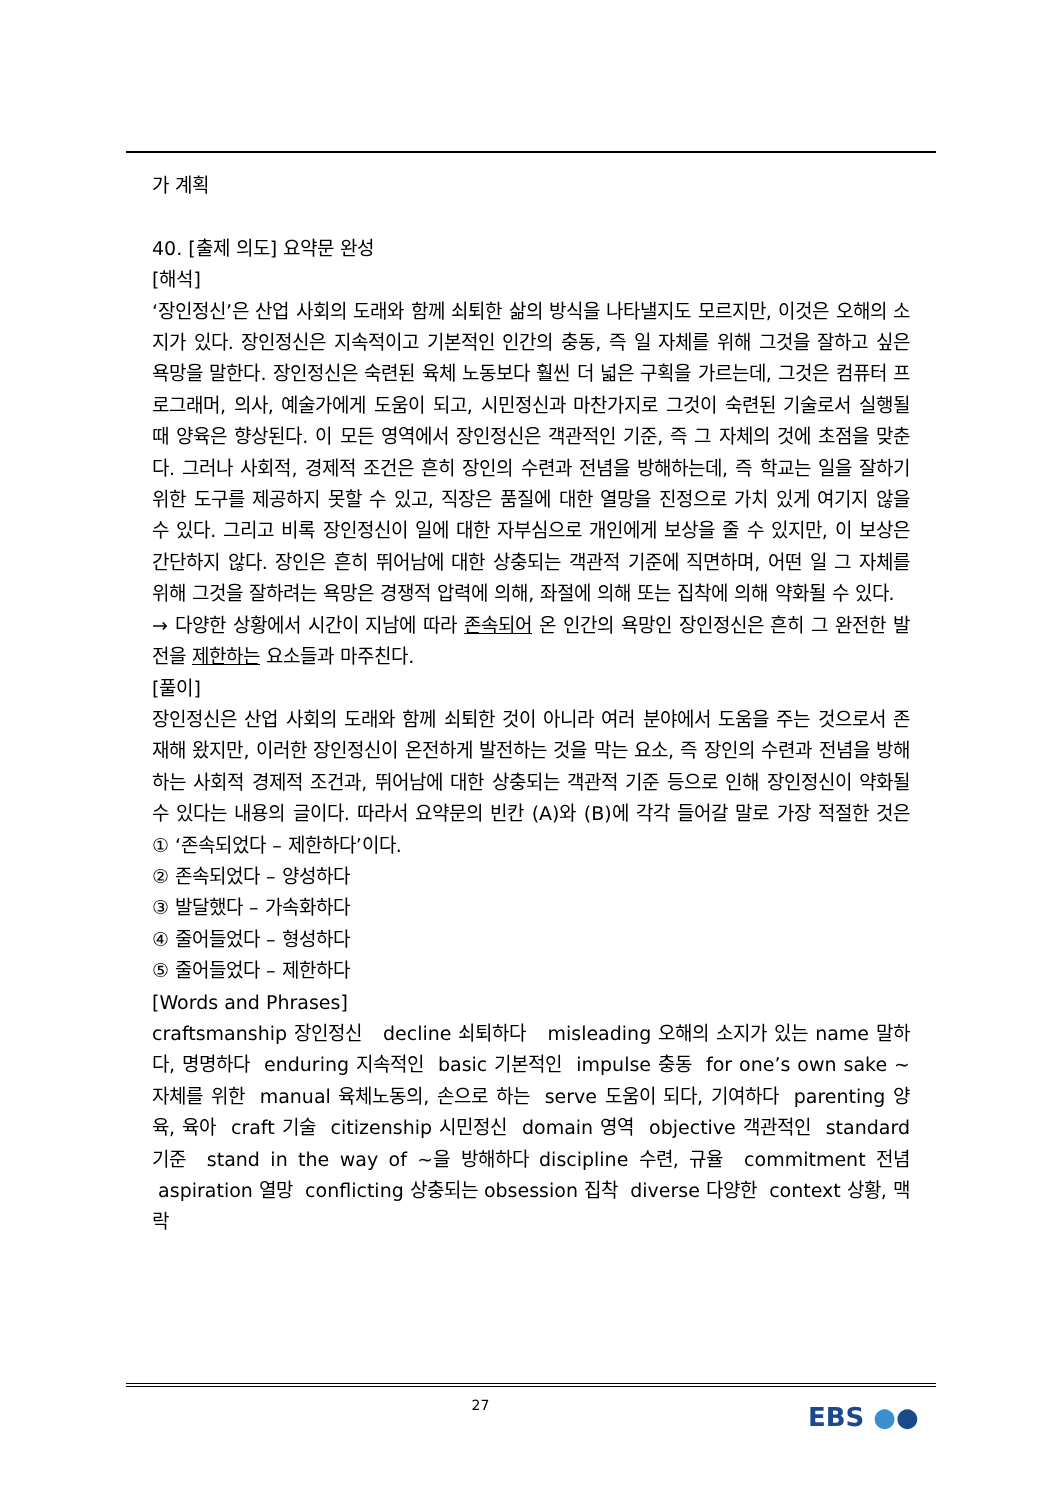가 계획
40. [출제 의도] 요약문 완성
[해석]
‘장인정신’은 산업 사회의 도래와 함께 쇠퇴한 삶의 방식을 나타낼지도 모르지만, 이것은 오해의 소지가 있다. 장인정신은 지속적이고 기본적인 인간의 충동, 즉 일 자체를 위해 그것을 잘하고 싶은 욕망을 말한다. 장인정신은 숙련된 육체 노동보다 훨씬 더 넓은 구획을 가르는데, 그것은 컴퓨터 프로그래머, 의사, 예술가에게 도움이 되고, 시민정신과 마찬가지로 그것이 숙련된 기술로서 실행될 때 양육은 향상된다. 이 모든 영역에서 장인정신은 객관적인 기준, 즉 그 자체의 것에 초점을 맞춘다. 그러나 사회적, 경제적 조건은 흔히 장인의 수련과 전념을 방해하는데, 즉 학교는 일을 잘하기 위한 도구를 제공하지 못할 수 있고, 직장은 품질에 대한 열망을 진정으로 가치 있게 여기지 않을 수 있다. 그리고 비록 장인정신이 일에 대한 자부심으로 개인에게 보상을 줄 수 있지만, 이 보상은 간단하지 않다. 장인은 흔히 뛰어남에 대한 상충되는 객관적 기준에 직면하며, 어떤 일 그 자체를 위해 그것을 잘하려는 욕망은 경쟁적 압력에 의해, 좌절에 의해 또는 집착에 의해 약화될 수 있다.
→ 다양한 상황에서 시간이 지남에 따라 존속되어 온 인간의 욕망인 장인정신은 흔히 그 완전한 발전을 제한하는 요소들과 마주친다.
[풀이]
장인정신은 산업 사회의 도래와 함께 쇠퇴한 것이 아니라 여러 분야에서 도움을 주는 것으로서 존재해 왔지만, 이러한 장인정신이 온전하게 발전하는 것을 막는 요소, 즉 장인의 수련과 전념을 방해하는 사회적 경제적 조건과, 뛰어남에 대한 상충되는 객관적 기준 등으로 인해 장인정신이 약화될 수 있다는 내용의 글이다. 따라서 요약문의 빈칸 (A)와 (B)에 각각 들어갈 말로 가장 적절한 것은 ① ‘존속되었다 – 제한하다’이다.
② 존속되었다 – 양성하다
③ 발달했다 – 가속화하다
④ 줄어들었다 – 형성하다
⑤ 줄어들었다 – 제한하다
[Words and Phrases]
craftsmanship 장인정신 decline 쇠퇴하다 misleading 오해의 소지가 있는 name 말하다, 명명하다 enduring 지속적인 basic 기본적인 impulse 충동 for one’s own sake ~ 자체를 위한 manual 육체노동의, 손으로 하는 serve 도움이 되다, 기여하다 parenting 양육, 육아 craft 기술 citizenship 시민정신 domain 영역 objective 객관적인 standard 기준 stand in the way of ~을 방해하다 discipline 수련, 규율 commitment 전념 aspiration 열망 conflicting 상충되는 obsession 집착 diverse 다양한 context 상황, 맥락
27 EBS ●●